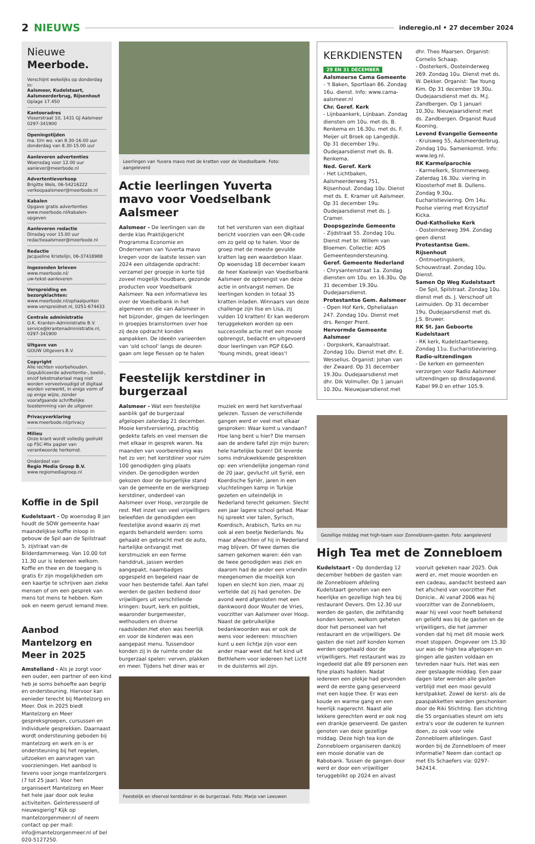2 NIEUWS inderegio.nl • 27 december 2024
Nieuwe Meerbode.
Verschijnt wekelijks op donderdag in:
Aalsmeer, Kudelstaart, Aalsmeerderbrug, Rijsenhout
Oplage 17.450
Kantooradres
Visserstraat 10, 1431 GJ Aalsmeer
0297-341900
Openingstijden
ma. t/m wo. van 8.30-16.00 uur
donderdag van 8.30-15.00 uur
Aanleveren advertenties
Woensdag voor 12.00 uur
aanlever@meerbode.nl
Advertentieverkoop
Brigitte Wels, 06-54216222
verkoopaalsmeer@meerbode.nl
Kabalen
Opgave gratis advertenties
www.meerbode.nl/kabalen-opgeven
Aanleveren redactie
Dinsdag voor 15.00 uur
redactieaalsmeer@meerbode.nl
Redactie
Jacqueline Kristelijn, 06-37418988
Ingezonden brieven
www.meerbode.nl/
uw-tekst-aanleveren
Verspreiding en bezorgklachten:
www.meerbode.nl/ophaalpunten
www.verspreidnet.nl, 0251-674433
Centrale administratie
O.K. Kranten-Administratie B.V.
service@krantenadministratie.nl,
0297-341900
Uitgave van
GOUW Uitgevers B.V.
Copyright
Alle rechten voorbehouden. Gepubliceerde advertentie-, beeld-, en/of tekstmateriaal mag niet worden verveelvoudigd of digitaal worden verwerkt, in enige vorm of op enige wijze, zonder voorafgaande schriftelijke toestemming van de uitgever.
Privacyverklaring
www.meerbode.nl/privacy
Milieu
Onze krant wordt volledig gedrukt op FSC-Mix papier van verantwoorde herkomst.
Onderdeel van
Regio Media Groep B.V.
www.regiomediagroep.nl
Koffie in de Spil
Kudelstaart - Op woensdag 8 jan houdt de SOW gemeente haar maandelijkse koffie inloop in gebouw de Spil aan de Spilstraat 5, zijstraat van de Bilderdammerweg. Van 10.00 tot 11.30 uur is Iedereen welkom. Koffie en thee en de toegang is gratis Er zijn mogelijkheden om een kaartje te schrijven aan zieke mensen of om een gesprek van mens tot mens te hebben. Kom ook en neem gerust iemand mee.
Aanbod Mantelzorg en Meer in 2025
Amstelland - Als je zorgt voor een ouder, een partner of een kind heb je soms behoefte aan begrip en ondersteuning. Hiervoor kan eenieder terecht bij Mantelzorg en Meer. Ook in 2025 biedt Mantelzorg en Meer gespreksgroepen, cursussen en individuele gesprekken. Daarnaast wordt ondersteuning geboden bij mantelzorg en werk en is er ondersteuning bij het regelen, uitzoeken en aanvragen van voorzieningen. Het aanbod is tevens voor jonge mantelzorgers (7 tot 25 jaar). Voor hen organiseert Mantelzorg en Meer het hele jaar door ook leuke activiteiten. Geïnteresseerd of nieuwsgierig? Kijk op mantelzorgenmeer.nl of neem contact op per mail: info@mantelzorgenmeer.nl of bel 020-5127250.
Leerlingen van Yuvera mavo met de kratten voor de Voedselbank. Foto: aangeleverd
Actie leerlingen Yuverta mavo voor Voedselbank Aalsmeer
Aalsmeer - De leerlingen van de derde klas Praktijkgericht Programma Economie en Ondernemen van Yuverta mavo kregen voor de laatste lessen van 2024 een uitdagende opdracht: verzamel per groepje in korte tijd zoveel mogelijk houdbare, gezonde producten voor Voedselbank Aalsmeer. Na een informatieve les over de Voedselbank in het algemeen en die van Aalsmeer in het bijzonder, gingen de leerlingen in groepjes brainstormen over hoe zij deze opdracht konden aanpakken. De ideeën varieerden van 'old school' langs de deuren gaan om lege flessen op te halen tot het versturen van een digitaal bericht voorzien van een QR-code om zo geld op te halen. Voor de groep met de meeste gevulde kratten lag een waardebon klaar. Op woensdag 18 december kwam de heer Koelewijn van Voedselbank Aalsmeer de opbrengst van deze actie in ontvangst nemen. De leerlingen konden in totaal 35 kratten inladen. Winnaars van deze challenge zijn Ilse en Lisa, zij vulden 10 kratten! Er kan wederom teruggekeken worden op een succesvolle actie met een mooie opbrengst, bedacht en uitgevoerd door leerlingen van PGP E&O. 'Young minds, great ideas'!
Feestelijk kerstdiner in burgerzaal
Aalsmeer - Wat een feestelijke aanblik gaf de burgerzaal afgelopen zaterdag 21 december. Mooie kerstversiering, prachtig gedekte tafels en veel mensen die met elkaar in gesprek waren. Na maanden van voorbereiding was het zo ver; het kerstdiner voor ruim 100 genodigden ging plaats vinden. De genodigden worden gekozen door de burgerlijke stand van de gemeente en de werkgroep kerstdiner, onderdeel van Aalsmeer over Hoop, verzorgde de rest. Met inzet van veel vrijwilligers beleefden de genodigden een feestelijke avond waarin zij met egards behandeld werden: soms gehaald en gebracht met de auto, hartelijke ontvangst met kerstmuziek en een ferme handdruk, jassen werden aangepakt, naambadges opgespeld en begeleid naar de voor hen bestemde tafel. Aan tafel werden de gasten bediend door vrijwilligers uit verschillende kringen: buurt, kerk en politiek, waaronder burgemeester, wethouders en diverse raadsleden.Het eten was heerlijk en voor de kinderen was een aangepast menu. Tussendoor konden zij in de ruimte onder de burgerzaal spelen: verven, plakken en meer. Tijdens het diner was er muziek en werd het kerstverhaal gelezen. Tussen de verschillende gangen werd er veel met elkaar gesproken: Waar komt u vandaan? Hoe lang bent u hier? Die mensen aan de andere tafel zijn mijn buren: hele hartelijke buren! Dit leverde soms indrukwekkende gesprekken op: een vriendelijke jongeman rond de 20 jaar, gevlucht uit Syrië, een Koerdische Syriër, jaren in een vluchtelingen kamp in Turkije gezeten en uiteindelijk in Nederland terecht gekomen. Slecht een jaar lagere school gehad. Maar hij spreekt vier talen, Syrisch, Koerdisch, Arabisch, Turks en nu ook al een beetje Nederlands. Nu maar afwachten of hij in Nederland mag blijven. Of twee dames die samen gekomen waren: één van de twee genodigden was ziek en daarom had de ander een vriendin meegenomen die moeilijk kon lopen en slecht kon zien, maar zij vertelde dat zij had genoten. De avond werd afgesloten met een dankwoord door Wouter de Vries, voorzitter van Aalsmeer over Hoop. Naast de gebruikelijke bedankwoorden was er ook de wens voor iedereen: misschien kunt u een lichtje zijn voor een ander maar weet dat het kind uit Bethlehem voor iedereen het Licht in de duisternis wil zijn.
Feestelijk en sfeervol kerstdiner in de burgerzaal. Foto: Marjo van Leeuwen
KERKDIENSTEN
29 EN 31 DECEMBER
Aalsmeerse Cama Gemeente
- 't Baken, Sportlaan 86. Zondag 16u. dienst. Info: www.cama-aalsmeer.nl
Chr. Geref. Kerk
- Lijnbaankerk, Lijnbaan. Zondag diensten om 10u. met ds. B. Renkema en 16.30u. met ds. F. Meijer uit Broek op Langedijk. Op 31 december 19u. Oudejaarsdienst met ds. B. Renkema.
Ned. Geref. Kerk
- Het Lichtbaken, Aalsmeerderweg 751, Rijsenhout. Zondag 10u. Dienst met ds. E. Kramer uit Aalsmeer. Op 31 december 19u. Oudejaarsdienst met ds. J. Cramer.
Doopsgezinde Gemeente
- Zijdstraat 55. Zondag 10u. Dienst met br. Willem van Bloemen. Collectie: ADS Gemeenteondersteuning.
Geref. Gemeente Nederland
- Chrysantenstraat 1a. Zondag diensten om 10u. en 16.30u. Op 31 december 19.30u. Oudejaarsdienst.
Protestantse Gem. Aalsmeer
- Open Hof Kerk, Ophelialaan 247. Zondag 10u. Dienst met drs. Renger Prent.
Hervormde Gemeente Aalsmeer
- Dorpskerk, Kanaalstraat. Zondag 10u. Dienst met dhr. E. Wesselius. Organist: Johan van der Zwaard. Op 31 december 19.30u. Oudejaarsdienst met dhr. Dik Volmuller. Op 1 januari 10.30u. Nieuwjaarsdienst met dhr. Theo Maarsen. Organist: Cornelis Schaap.
- Oosterkerk, Oosteinderweg 269. Zondag 10u. Dienst met ds. W. Dekker. Organist: Tae Young Kim. Op 31 december 19.30u. Oudejaarsdienst met ds. M.J. Zandbergen. Op 1 januari 10.30u. Nieuwjaarsdienst met ds. Zandbergen. Organist Ruud Kooning.
Levend Evangelie Gemeente
- Kruisweg 55, Aalsmeerderbrug. Zondag 10u. Samenkomst. Info: www.leg.nl.
RK Karmelparochie
- Karmelkerk, Stommeerweg. Zaterdag 16.30u. viering in Kloosterhof met B. Dullens. Zondag 9.30u. Eucharistieviering. Om 14u. Poolse viering met Krzysztof Kicka.
Oud-Katholieke Kerk
- Oosteinderweg 394. Zondag geen dienst
Protestantse Gem. Rijsenhout
- Ontmoetingskerk, Schouwstraat. Zondag 10u. Dienst.
Samen Op Weg Kudelstaart
- De Spil, Spilstraat. Zondag 10u. dienst met ds. J. Verschoof uit Leimuiden. Op 31 december 19u. Oudejaarsdienst met ds. J.S. Bruwer.
RK St. Jan Geboorte Kudelstaart
- RK kerk, Kudelstaartseweg. Zondag 11u. Eucharistieviering.
Radio-uitzendingen
- De kerken en gemeenten verzorgen voor Radio Aalsmeer uitzendingen op dinsdagavond. Kabel 99.0 en ether 105.9.
Gezellige middag met high-team voor Zonnebloem-gasten. Foto: aangeleverd
High Tea met de Zonnebloem
Kudelstaart - Op donderdag 12 december hebben de gasten van de Zonnebloem afdeling Kudelstaart genoten van een heerlijke en gezellige high tea bij restaurant Oevers. Om 12.30 uur werden de gasten, die zelfstandig konden komen, welkom geheten door het personeel van het restaurant en de vrijwilligers. De gasten die niet zelf konden komen werden opgehaald door de vrijwilligers. Het restaurant was zo ingedeeld dat alle 89 personen een fijne plaats hadden. Nadat iedereen een plekje had gevonden werd de eerste gang geserveerd met een kopje thee. Er was een koude en warme gang en een heerlijk nagerecht. Naast alle lekkere gerechten werd er ook nog een drankje geserveerd. De gasten genoten van deze gezellige middag. Deze high tea kon de Zonnebloem organiseren dankzij een mooie donatie van de Rabobank. Tussen de gangen door werd er door een vrijwilliger teruggeblikt op 2024 en alvast vooruit gekeken naar 2025. Ook werd er, met mooie woorden en een cadeau, aandacht besteed aan het afscheid van voorzitter Piet Donicie.. Al vanaf 2006 was hij voorzitter van de Zonnebloem, waar hij veel voor heeft betekend en geliefd was bij de gasten en de vrijwilligers, die het jammer vonden dat hij met dit mooie werk moet stoppen. Ongeveer om 15.30 uur was de high tea afgelopen en gingen alle gasten voldaan en tevreden naar huis. Het was een zeer geslaagde middag. Een paar dagen later werden alle gasten verblijd met een mooi gevuld kerstpakket. Zowel de kerst- als de paaspakketten worden geschonken door de Riki Stichting. Een stichting die 55 organisaties steunt om iets extra's voor de ouderen te kunnen doen, zo ook voor vele Zonnebloem afdelingen. Gast worden bij de Zonnebloem of meer informatie? Neem dan contact op met Els Schaefers via: 0297-342414.